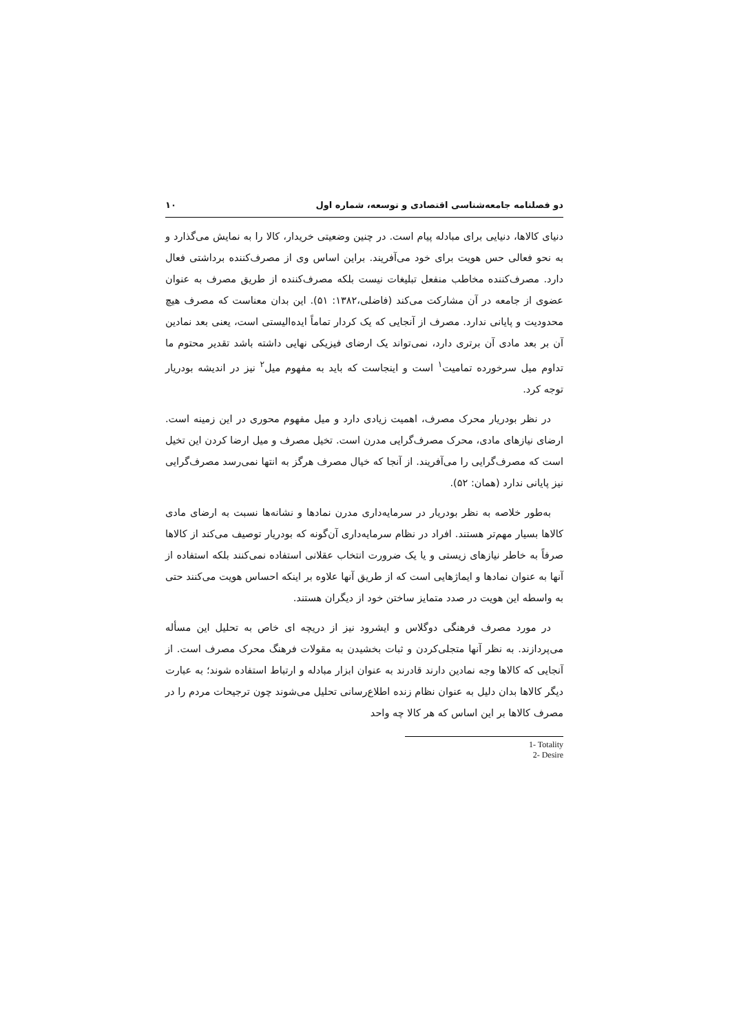دو فصلنامه جامعه‌شناسی اقتصادی و توسعه، شماره اول ۱۰
دنیای کالاها، دنیایی برای مبادله پیام است. در چنین وضعیتی خریدار، کالا را به نمایش می‌گذارد و به نحو فعالی حس هویت برای خود می‌آفریند. براین اساس وی از مصرف‌کننده برداشتی فعال دارد. مصرف‌کننده مخاطب منفعل تبلیغات نیست بلکه مصرف‌کننده از طریق مصرف به عنوان عضوی از جامعه در آن مشارکت می‌کند (فاضلی،۱۳۸۲: ۵۱). این بدان معناست که مصرف هیچ محدودیت و پایانی ندارد. مصرف از آنجایی که یک کردار تماماً ایده‌الیستی است، یعنی بعد نمادین آن بر بعد مادی آن برتری دارد، نمی‌تواند یک ارضای فیزیکی نهایی داشته باشد تقدیر محتوم ما تداوم میل سرخورده تمامیت<sup>۱</sup> است و اینجاست که باید به مفهوم میل<sup>۲</sup> نیز در اندیشه بودریار توجه کرد.
در نظر بودریار محرک مصرف، اهمیت زیادی دارد و میل مفهوم محوری در این زمینه است. ارضای نیازهای مادی، محرک مصرف‌گرایی مدرن است. تخیل مصرف و میل ارضا کردن این تخیل است که مصرف‌گرایی را می‌آفریند. از آنجا که خیال مصرف هرگز به انتها نمی‌رسد مصرف‌گرایی نیز پایانی ندارد (همان: ۵۲).
به‌طور خلاصه به نظر بودریار در سرمایه‌داری مدرن نمادها و نشانه‌ها نسبت به ارضای مادی کالاها بسیار مهم‌تر هستند. افراد در نظام سرمایه‌داری آن‌گونه که بودریار توصیف می‌کند از کالاها صرفاً به خاطر نیازهای زیستی و یا یک ضرورت انتخاب عقلانی استفاده نمی‌کنند بلکه استفاده از آنها به عنوان نمادها و ایماژهایی است که از طریق آنها علاوه بر اینکه احساس هویت می‌کنند حتی به واسطه این هویت در صدد متمایز ساختن خود از دیگران هستند.
در مورد مصرف فرهنگی دوگلاس و ایشرود نیز از دریچه ای خاص به تحلیل این مسأله می‌پردازند. به نظر آنها متجلی‌کردن و ثبات بخشیدن به مقولات فرهنگ محرک مصرف است. از آنجایی که کالاها وجه نمادین دارند قادرند به عنوان ابزار مبادله و ارتباط استفاده شوند؛ به عبارت دیگر کالاها بدان دلیل به عنوان نظام زنده اطلاع‌رسانی تحلیل می‌شوند چون ترجیحات مردم را در مصرف کالاها بر این اساس که هر کالا چه واحد
1- Totality
2- Desire